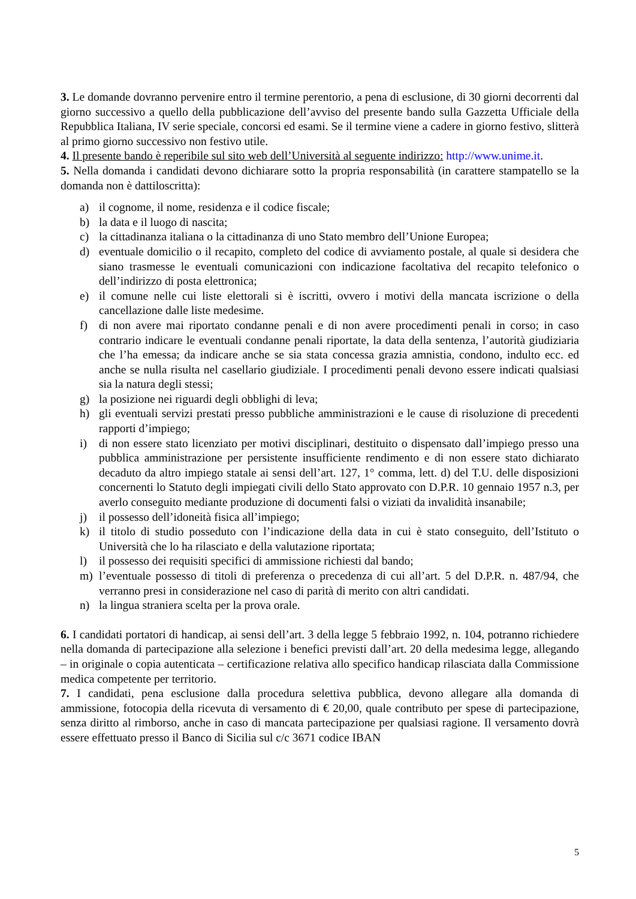3. Le domande dovranno pervenire entro il termine perentorio, a pena di esclusione, di 30 giorni decorrenti dal giorno successivo a quello della pubblicazione dell’avviso del presente bando sulla Gazzetta Ufficiale della Repubblica Italiana, IV serie speciale, concorsi ed esami. Se il termine viene a cadere in giorno festivo, slitterà al primo giorno successivo non festivo utile.
4. Il presente bando è reperibile sul sito web dell’Università al seguente indirizzo: http://www.unime.it.
5. Nella domanda i candidati devono dichiarare sotto la propria responsabilità (in carattere stampatello se la domanda non è dattiloscritta):
a) il cognome, il nome, residenza e il codice fiscale;
b) la data e il luogo di nascita;
c) la cittadinanza italiana o la cittadinanza di uno Stato membro dell’Unione Europea;
d) eventuale domicilio o il recapito, completo del codice di avviamento postale, al quale si desidera che siano trasmesse le eventuali comunicazioni con indicazione facoltativa del recapito telefonico o dell’indirizzo di posta elettronica;
e) il comune nelle cui liste elettorali si è iscritti, ovvero i motivi della mancata iscrizione o della cancellazione dalle liste medesime.
f) di non avere mai riportato condanne penali e di non avere procedimenti penali in corso; in caso contrario indicare le eventuali condanne penali riportate, la data della sentenza, l’autorità giudiziaria che l’ha emessa; da indicare anche se sia stata concessa grazia amnistia, condono, indulto ecc. ed anche se nulla risulta nel casellario giudiziale. I procedimenti penali devono essere indicati qualsiasi sia la natura degli stessi;
g) la posizione nei riguardi degli obblighi di leva;
h) gli eventuali servizi prestati presso pubbliche amministrazioni e le cause di risoluzione di precedenti rapporti d’impiego;
i) di non essere stato licenziato per motivi disciplinari, destituito o dispensato dall’impiego presso una pubblica amministrazione per persistente insufficiente rendimento e di non essere stato dichiarato decaduto da altro impiego statale ai sensi dell’art. 127, 1° comma, lett. d) del T.U. delle disposizioni concernenti lo Statuto degli impiegati civili dello Stato approvato con D.P.R. 10 gennaio 1957 n.3, per averlo conseguito mediante produzione di documenti falsi o viziati da invalidità insanabile;
j) il possesso dell’idoneità fisica all’impiego;
k) il titolo di studio posseduto con l’indicazione della data in cui è stato conseguito, dell’Istituto o Università che lo ha rilasciato e della valutazione riportata;
l) il possesso dei requisiti specifici di ammissione richiesti dal bando;
m) l’eventuale possesso di titoli di preferenza o precedenza di cui all’art. 5 del D.P.R. n. 487/94, che verranno presi in considerazione nel caso di parità di merito con altri candidati.
n) la lingua straniera scelta per la prova orale.
6. I candidati portatori di handicap, ai sensi dell’art. 3 della legge 5 febbraio 1992, n. 104, potranno richiedere nella domanda di partecipazione alla selezione i benefici previsti dall’art. 20 della medesima legge, allegando – in originale o copia autenticata – certificazione relativa allo specifico handicap rilasciata dalla Commissione medica competente per territorio.
7. I candidati, pena esclusione dalla procedura selettiva pubblica, devono allegare alla domanda di ammissione, fotocopia della ricevuta di versamento di € 20,00, quale contributo per spese di partecipazione, senza diritto al rimborso, anche in caso di mancata partecipazione per qualsiasi ragione. Il versamento dovrà essere effettuato presso il Banco di Sicilia sul c/c 3671 codice IBAN
5